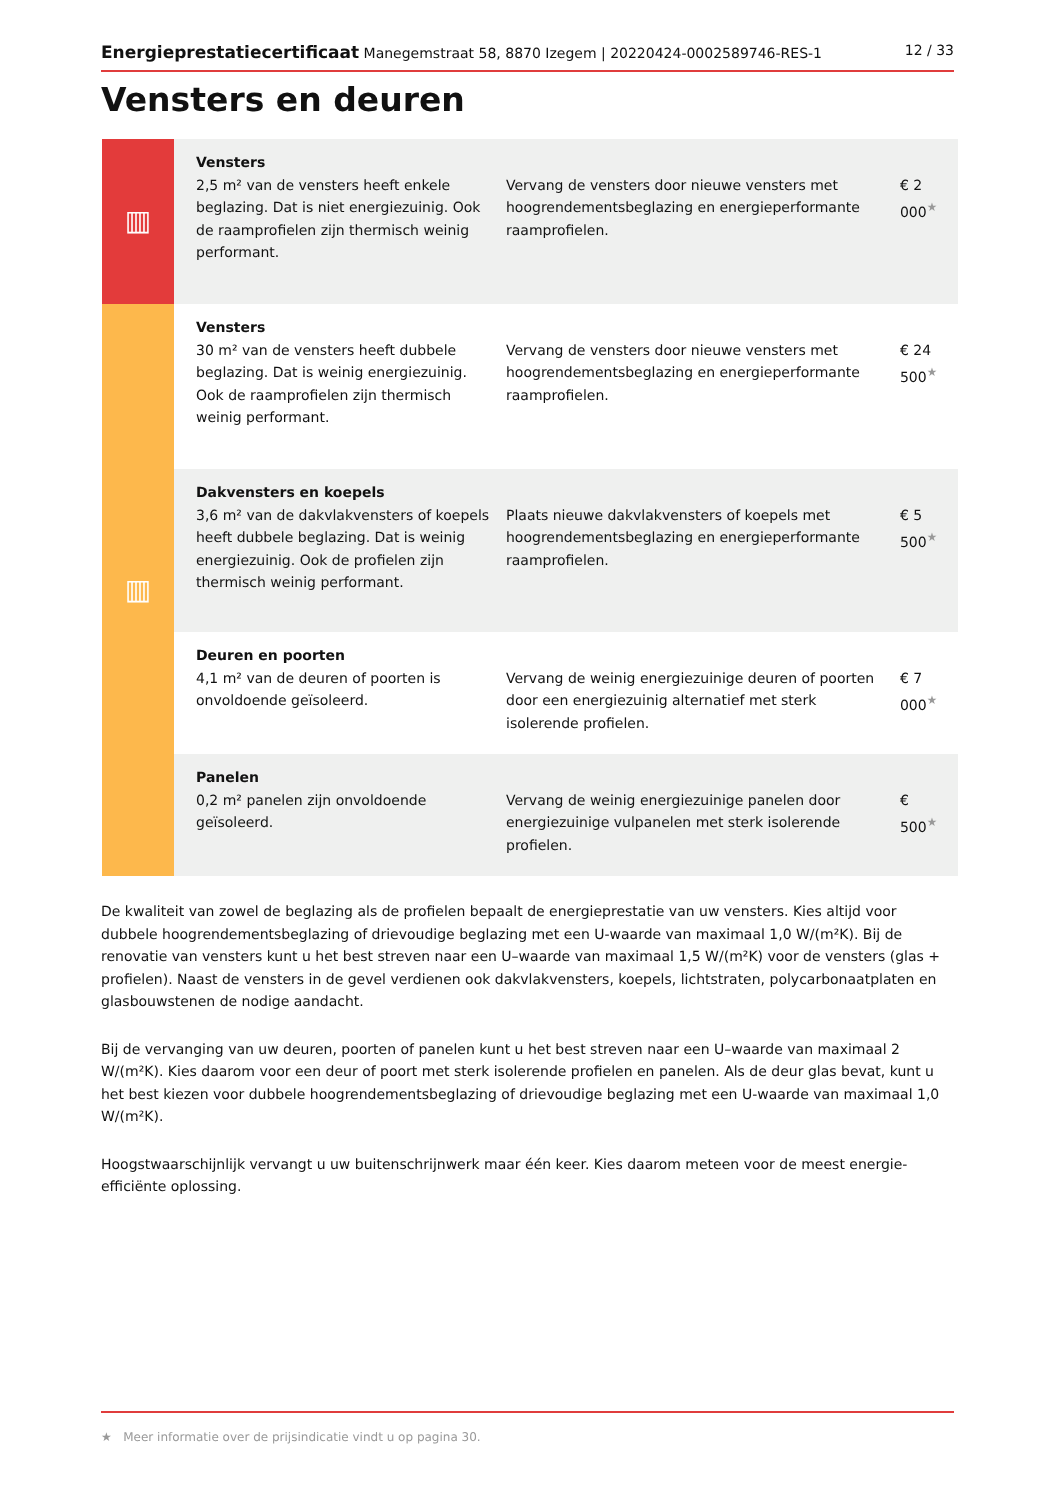Energieprestatiecertificaat Manegemstraat 58, 8870 Izegem | 20220424-0002589746-RES-1 12 / 33
Vensters en deuren
| ▥ | Vensters 2,5 m² van de vensters heeft enkele beglazing. Dat is niet energiezuinig. Ook de raamprofielen zijn thermisch weinig performant. | Vervang de vensters door nieuwe vensters met hoogrendementsbeglazing en energieperformante raamprofielen. | € 2 000<sup>★</sup> |
| ▥ | Vensters 30 m² van de vensters heeft dubbele beglazing. Dat is weinig energiezuinig. Ook de raamprofielen zijn thermisch weinig performant. | Vervang de vensters door nieuwe vensters met hoogrendementsbeglazing en energieperformante raamprofielen. | € 24 500<sup>★</sup> |
| | Dakvensters en koepels 3,6 m² van de dakvlakvensters of koepels heeft dubbele beglazing. Dat is weinig energiezuinig. Ook de profielen zijn thermisch weinig performant. | Plaats nieuwe dakvlakvensters of koepels met hoogrendementsbeglazing en energieperformante raamprofielen. | € 5 500<sup>★</sup> |
| | Deuren en poorten 4,1 m² van de deuren of poorten is onvoldoende geïsoleerd. | Vervang de weinig energiezuinige deuren of poorten door een energiezuinig alternatief met sterk isolerende profielen. | € 7 000<sup>★</sup> |
| | Panelen 0,2 m² panelen zijn onvoldoende geïsoleerd. | Vervang de weinig energiezuinige panelen door energiezuinige vulpanelen met sterk isolerende profielen. | € 500<sup>★</sup> |
De kwaliteit van zowel de beglazing als de profielen bepaalt de energieprestatie van uw vensters. Kies altijd voor dubbele hoogrendementsbeglazing of drievoudige beglazing met een U-waarde van maximaal 1,0 W/(m²K). Bij de renovatie van vensters kunt u het best streven naar een U–waarde van maximaal 1,5 W/(m²K) voor de vensters (glas + profielen). Naast de vensters in de gevel verdienen ook dakvlakvensters, koepels, lichtstraten, polycarbonaatplaten en glasbouwstenen de nodige aandacht.
Bij de vervanging van uw deuren, poorten of panelen kunt u het best streven naar een U–waarde van maximaal 2 W/(m²K). Kies daarom voor een deur of poort met sterk isolerende profielen en panelen. Als de deur glas bevat, kunt u het best kiezen voor dubbele hoogrendementsbeglazing of drievoudige beglazing met een U-waarde van maximaal 1,0 W/(m²K).
Hoogstwaarschijnlijk vervangt u uw buitenschrijnwerk maar één keer. Kies daarom meteen voor de meest energie-efficiënte oplossing.
★ Meer informatie over de prijsindicatie vindt u op pagina 30.